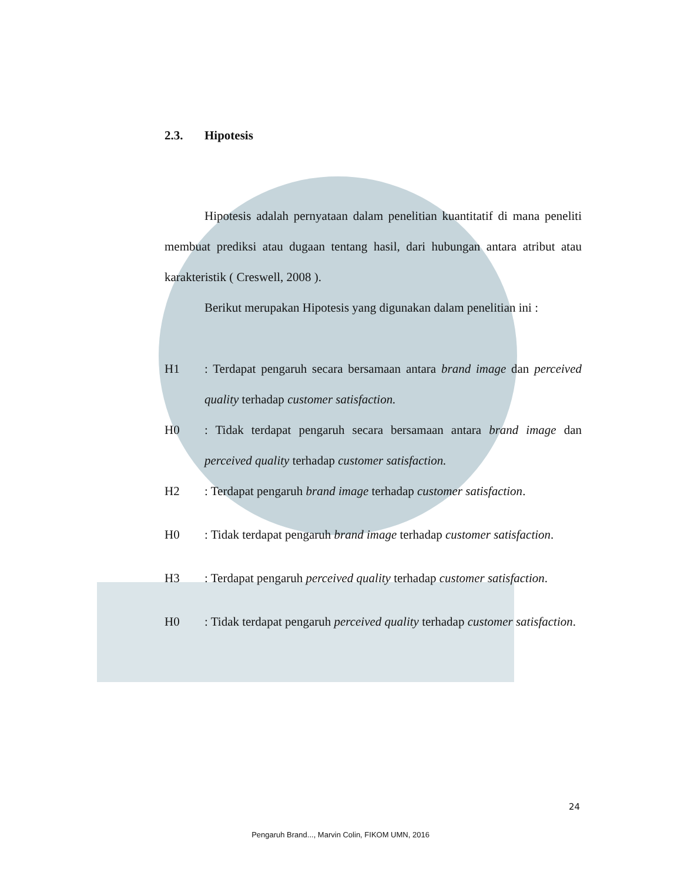2.3. Hipotesis
Hipotesis adalah pernyataan dalam penelitian kuantitatif di mana peneliti membuat prediksi atau dugaan tentang hasil, dari hubungan antara atribut atau karakteristik ( Creswell, 2008 ).
Berikut merupakan Hipotesis yang digunakan dalam penelitian ini :
H1 : Terdapat pengaruh secara bersamaan antara brand image dan perceived quality terhadap customer satisfaction.
H0 : Tidak terdapat pengaruh secara bersamaan antara brand image dan perceived quality terhadap customer satisfaction.
H2 : Terdapat pengaruh brand image terhadap customer satisfaction.
H0 : Tidak terdapat pengaruh brand image terhadap customer satisfaction.
H3 : Terdapat pengaruh perceived quality terhadap customer satisfaction.
H0 : Tidak terdapat pengaruh perceived quality terhadap customer satisfaction.
24
Pengaruh Brand..., Marvin Colin, FIKOM UMN, 2016